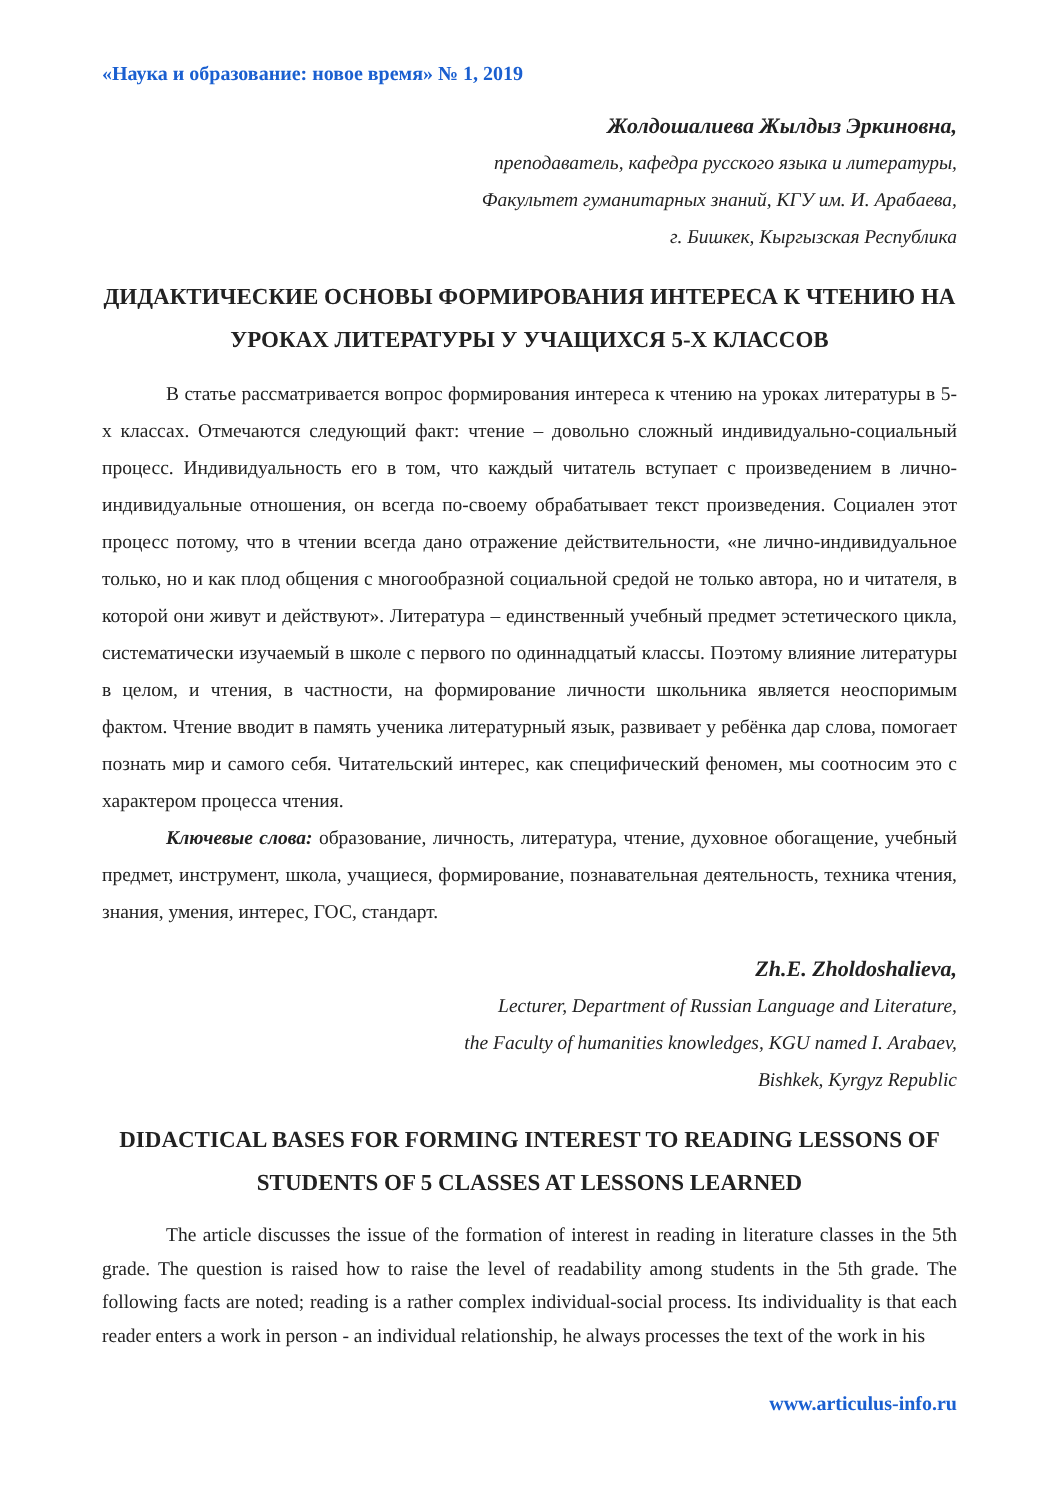«Наука и образование: новое время» № 1, 2019
Жолдошалиева Жылдыз Эркиновна,
преподаватель, кафедра русского языка и литературы,
Факультет гуманитарных знаний, КГУ им. И. Арабаева,
г. Бишкек, Кыргызская Республика
ДИДАКТИЧЕСКИЕ ОСНОВЫ ФОРМИРОВАНИЯ ИНТЕРЕСА К ЧТЕНИЮ НА УРОКАХ ЛИТЕРАТУРЫ У УЧАЩИХСЯ 5-Х КЛАССОВ
В статье рассматривается вопрос формирования интереса к чтению на уроках литературы в 5-х классах. Отмечаются следующий факт: чтение – довольно сложный индивидуально-социальный процесс. Индивидуальность его в том, что каждый читатель вступает с произведением в лично-индивидуальные отношения, он всегда по-своему обрабатывает текст произведения. Социален этот процесс потому, что в чтении всегда дано отражение действительности, «не лично-индивидуальное только, но и как плод общения с многообразной социальной средой не только автора, но и читателя, в которой они живут и действуют». Литература – единственный учебный предмет эстетического цикла, систематически изучаемый в школе с первого по одиннадцатый классы. Поэтому влияние литературы в целом, и чтения, в частности, на формирование личности школьника является неоспоримым фактом. Чтение вводит в память ученика литературный язык, развивает у ребёнка дар слова, помогает познать мир и самого себя. Читательский интерес, как специфический феномен, мы соотносим это с характером процесса чтения.
Ключевые слова: образование, личность, литература, чтение, духовное обогащение, учебный предмет, инструмент, школа, учащиеся, формирование, познавательная деятельность, техника чтения, знания, умения, интерес, ГОС, стандарт.
Zh.E. Zholdoshalieva,
Lecturer, Department of Russian Language and Literature,
the Faculty of humanities knowledges, KGU named I. Arabaev,
Bishkek, Kyrgyz Republic
DIDACTICAL BASES FOR FORMING INTEREST TO READING LESSONS OF STUDENTS OF 5 CLASSES AT LESSONS LEARNED
The article discusses the issue of the formation of interest in reading in literature classes in the 5th grade. The question is raised how to raise the level of readability among students in the 5th grade. The following facts are noted; reading is a rather complex individual-social process. Its individuality is that each reader enters a work in person - an individual relationship, he always processes the text of the work in his
www.articulus-info.ru